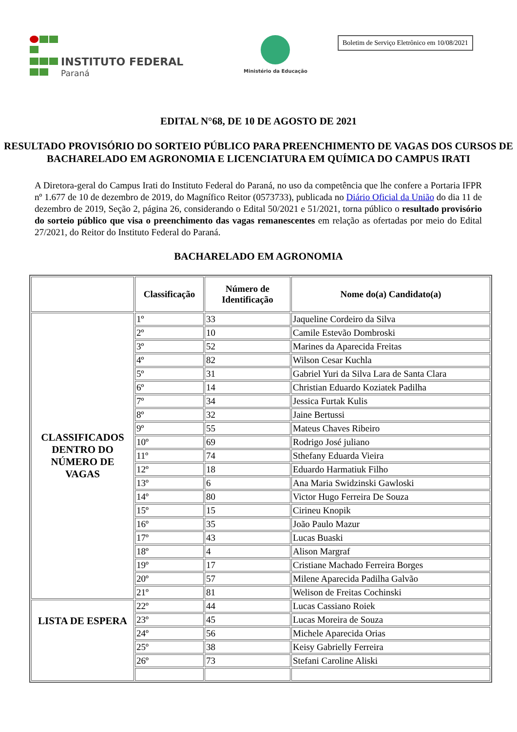INSTITUTO FEDERAL
Paraná
Ministério da Educação
Boletim de Serviço Eletrônico em 10/08/2021
EDITAL N°68, DE 10 DE AGOSTO DE 2021
RESULTADO PROVISÓRIO DO SORTEIO PÚBLICO PARA PREENCHIMENTO DE VAGAS DOS CURSOS DE BACHARELADO EM AGRONOMIA E LICENCIATURA EM QUÍMICA DO CAMPUS IRATI
A Diretora-geral do Campus Irati do Instituto Federal do Paraná, no uso da competência que lhe confere a Portaria IFPR nº 1.677 de 10 de dezembro de 2019, do Magnífico Reitor (0573733), publicada no Diário Oficial da União do dia 11 de dezembro de 2019, Seção 2, página 26, considerando o Edital 50/2021 e 51/2021, torna público o resultado provisório do sorteio público que visa o preenchimento das vagas remanescentes em relação as ofertadas por meio do Edital 27/2021, do Reitor do Instituto Federal do Paraná.
BACHARELADO EM AGRONOMIA
| | Classificação | Número de Identificação | Nome do(a) Candidato(a) |
| --- | --- | --- | --- |
| CLASSIFICADOS DENTRO DO NÚMERO DE VAGAS | 1º | 33 | Jaqueline Cordeiro da Silva |
| | 2º | 10 | Camile Estevão Dombroski |
| | 3º | 52 | Marines da Aparecida Freitas |
| | 4º | 82 | Wilson Cesar Kuchla |
| | 5º | 31 | Gabriel Yuri da Silva Lara de Santa Clara |
| | 6º | 14 | Christian Eduardo Koziatek Padilha |
| | 7º | 34 | Jessica Furtak Kulis |
| | 8º | 32 | Jaine Bertussi |
| | 9º | 55 | Mateus Chaves Ribeiro |
| | 10º | 69 | Rodrigo José juliano |
| | 11º | 74 | Sthefany Eduarda Vieira |
| | 12º | 18 | Eduardo Harmatiuk Filho |
| | 13º | 6 | Ana Maria Swidzinski Gawloski |
| | 14º | 80 | Victor Hugo Ferreira De Souza |
| | 15º | 15 | Cirineu Knopik |
| | 16º | 35 | João Paulo Mazur |
| | 17º | 43 | Lucas Buaski |
| | 18º | 4 | Alison Margraf |
| | 19º | 17 | Cristiane Machado Ferreira Borges |
| | 20º | 57 | Milene Aparecida Padilha Galvão |
| | 21º | 81 | Welison de Freitas Cochinski |
| LISTA DE ESPERA | 22º | 44 | Lucas Cassiano Roiek |
| | 23º | 45 | Lucas Moreira de Souza |
| | 24º | 56 | Michele Aparecida Orias |
| | 25º | 38 | Keisy Gabrielly Ferreira |
| | 26º | 73 | Stefani Caroline Aliski |